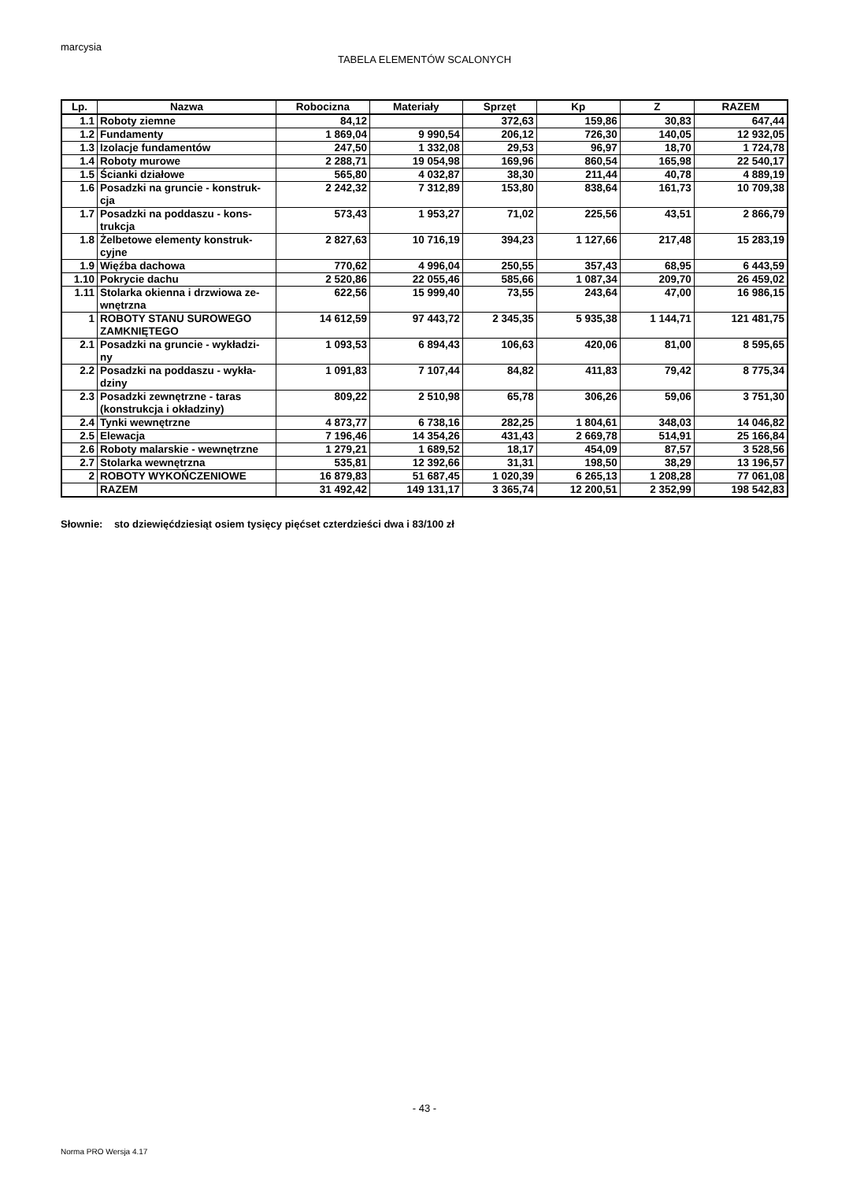marcysia
TABELA ELEMENTÓW SCALONYCH
| Lp. | Nazwa | Robocizna | Materiały | Sprzęt | Kp | Z | RAZEM |
| --- | --- | --- | --- | --- | --- | --- | --- |
| 1.1 | Roboty ziemne | 84,12 | | 372,63 | 159,86 | 30,83 | 647,44 |
| 1.2 | Fundamenty | 1 869,04 | 9 990,54 | 206,12 | 726,30 | 140,05 | 12 932,05 |
| 1.3 | Izolacje fundamentów | 247,50 | 1 332,08 | 29,53 | 96,97 | 18,70 | 1 724,78 |
| 1.4 | Roboty murowe | 2 288,71 | 19 054,98 | 169,96 | 860,54 | 165,98 | 22 540,17 |
| 1.5 | Ścianki działowe | 565,80 | 4 032,87 | 38,30 | 211,44 | 40,78 | 4 889,19 |
| 1.6 | Posadzki na gruncie - konstruk- cja | 2 242,32 | 7 312,89 | 153,80 | 838,64 | 161,73 | 10 709,38 |
| 1.7 | Posadzki na poddaszu - kons- trukcja | 573,43 | 1 953,27 | 71,02 | 225,56 | 43,51 | 2 866,79 |
| 1.8 | Żelbetowe elementy konstruk- cyjne | 2 827,63 | 10 716,19 | 394,23 | 1 127,66 | 217,48 | 15 283,19 |
| 1.9 | Więźba dachowa | 770,62 | 4 996,04 | 250,55 | 357,43 | 68,95 | 6 443,59 |
| 1.10 | Pokrycie dachu | 2 520,86 | 22 055,46 | 585,66 | 1 087,34 | 209,70 | 26 459,02 |
| 1.11 | Stolarka okienna i drzwiowa ze- wnętrzna | 622,56 | 15 999,40 | 73,55 | 243,64 | 47,00 | 16 986,15 |
| 1 | ROBOTY STANU SUROWEGO ZAMKNIĘTEGO | 14 612,59 | 97 443,72 | 2 345,35 | 5 935,38 | 1 144,71 | 121 481,75 |
| 2.1 | Posadzki na gruncie - wykładzi- ny | 1 093,53 | 6 894,43 | 106,63 | 420,06 | 81,00 | 8 595,65 |
| 2.2 | Posadzki na poddaszu - wykła- dziny | 1 091,83 | 7 107,44 | 84,82 | 411,83 | 79,42 | 8 775,34 |
| 2.3 | Posadzki zewnętrzne - taras (konstrukcja i okładziny) | 809,22 | 2 510,98 | 65,78 | 306,26 | 59,06 | 3 751,30 |
| 2.4 | Tynki wewnętrzne | 4 873,77 | 6 738,16 | 282,25 | 1 804,61 | 348,03 | 14 046,82 |
| 2.5 | Elewacja | 7 196,46 | 14 354,26 | 431,43 | 2 669,78 | 514,91 | 25 166,84 |
| 2.6 | Roboty malarskie - wewnętrzne | 1 279,21 | 1 689,52 | 18,17 | 454,09 | 87,57 | 3 528,56 |
| 2.7 | Stolarka wewnętrzna | 535,81 | 12 392,66 | 31,31 | 198,50 | 38,29 | 13 196,57 |
| 2 | ROBOTY WYKOŃCZENIOWE | 16 879,83 | 51 687,45 | 1 020,39 | 6 265,13 | 1 208,28 | 77 061,08 |
| | RAZEM | 31 492,42 | 149 131,17 | 3 365,74 | 12 200,51 | 2 352,99 | 198 542,83 |
Słownie: sto dziewięćdziesiąt osiem tysięcy pięćset czterdzieści dwa i 83/100 zł
- 43 -
Norma PRO Wersja 4.17